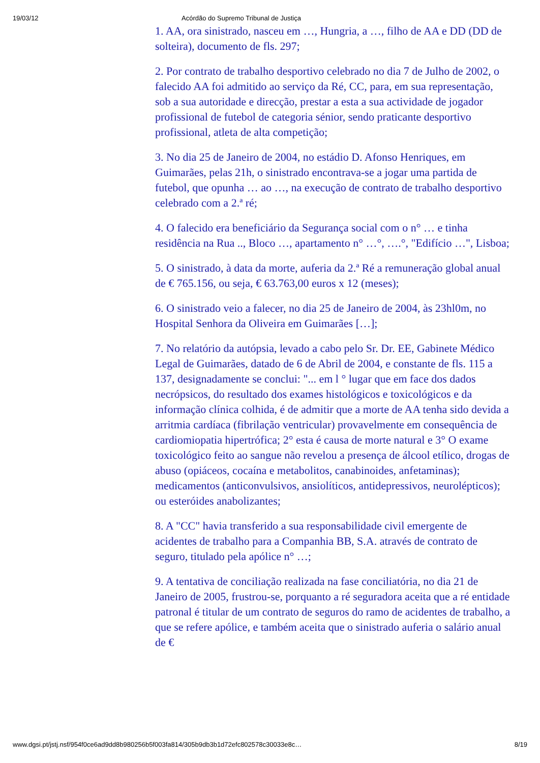19/03/12 Acórdão do Supremo Tribunal de Justiça
1. AA, ora sinistrado, nasceu em …, Hungria, a …, filho de AA e DD (DD de solteira), documento de fls. 297;
2. Por contrato de trabalho desportivo celebrado no dia 7 de Julho de 2002, o falecido AA foi admitido ao serviço da Ré, CC, para, em sua representação, sob a sua autoridade e direcção, prestar a esta a sua actividade de jogador profissional de futebol de categoria sénior, sendo praticante desportivo profissional, atleta de alta competição;
3. No dia 25 de Janeiro de 2004, no estádio D. Afonso Henriques, em Guimarães, pelas 21h, o sinistrado encontrava-se a jogar uma partida de futebol, que opunha … ao …, na execução de contrato de trabalho desportivo celebrado com a 2.ª ré;
4. O falecido era beneficiário da Segurança social com o n° … e tinha residência na Rua .., Bloco …, apartamento n° …°, ….°, "Edifício …", Lisboa;
5. O sinistrado, à data da morte, auferia da 2.ª Ré a remuneração global anual de € 765.156, ou seja, € 63.763,00 euros x 12 (meses);
6. O sinistrado veio a falecer, no dia 25 de Janeiro de 2004, às 23hl0m, no Hospital Senhora da Oliveira em Guimarães […];
7. No relatório da autópsia, levado a cabo pelo Sr. Dr. EE, Gabinete Médico Legal de Guimarães, datado de 6 de Abril de 2004, e constante de fls. 115 a 137, designadamente se conclui: "... em l ° lugar que em face dos dados necrópsicos, do resultado dos exames histológicos e toxicológicos e da informação clínica colhida, é de admitir que a morte de AA tenha sido devida a arritmia cardíaca (fibrilação ventricular) provavelmente em consequência de cardiomiopatia hipertrófica; 2° esta é causa de morte natural e 3° O exame toxicológico feito ao sangue não revelou a presença de álcool etílico, drogas de abuso (opiáceos, cocaína e metabolitos, canabinoides, anfetaminas); medicamentos (anticonvulsivos, ansiolíticos, antidepressivos, neurolépticos); ou esteróides anabolizantes;
8. A "CC" havia transferido a sua responsabilidade civil emergente de acidentes de trabalho para a Companhia BB, S.A. através de contrato de seguro, titulado pela apólice n° …;
9. A tentativa de conciliação realizada na fase conciliatória, no dia 21 de Janeiro de 2005, frustrou-se, porquanto a ré seguradora aceita que a ré entidade patronal é titular de um contrato de seguros do ramo de acidentes de trabalho, a que se refere apólice, e também aceita que o sinistrado auferia o salário anual de €
www.dgsi.pt/jstj.nsf/954f0ce6ad9dd8b980256b5f003fa814/305b9db3b1d72efc802578c30033e8c… 8/19